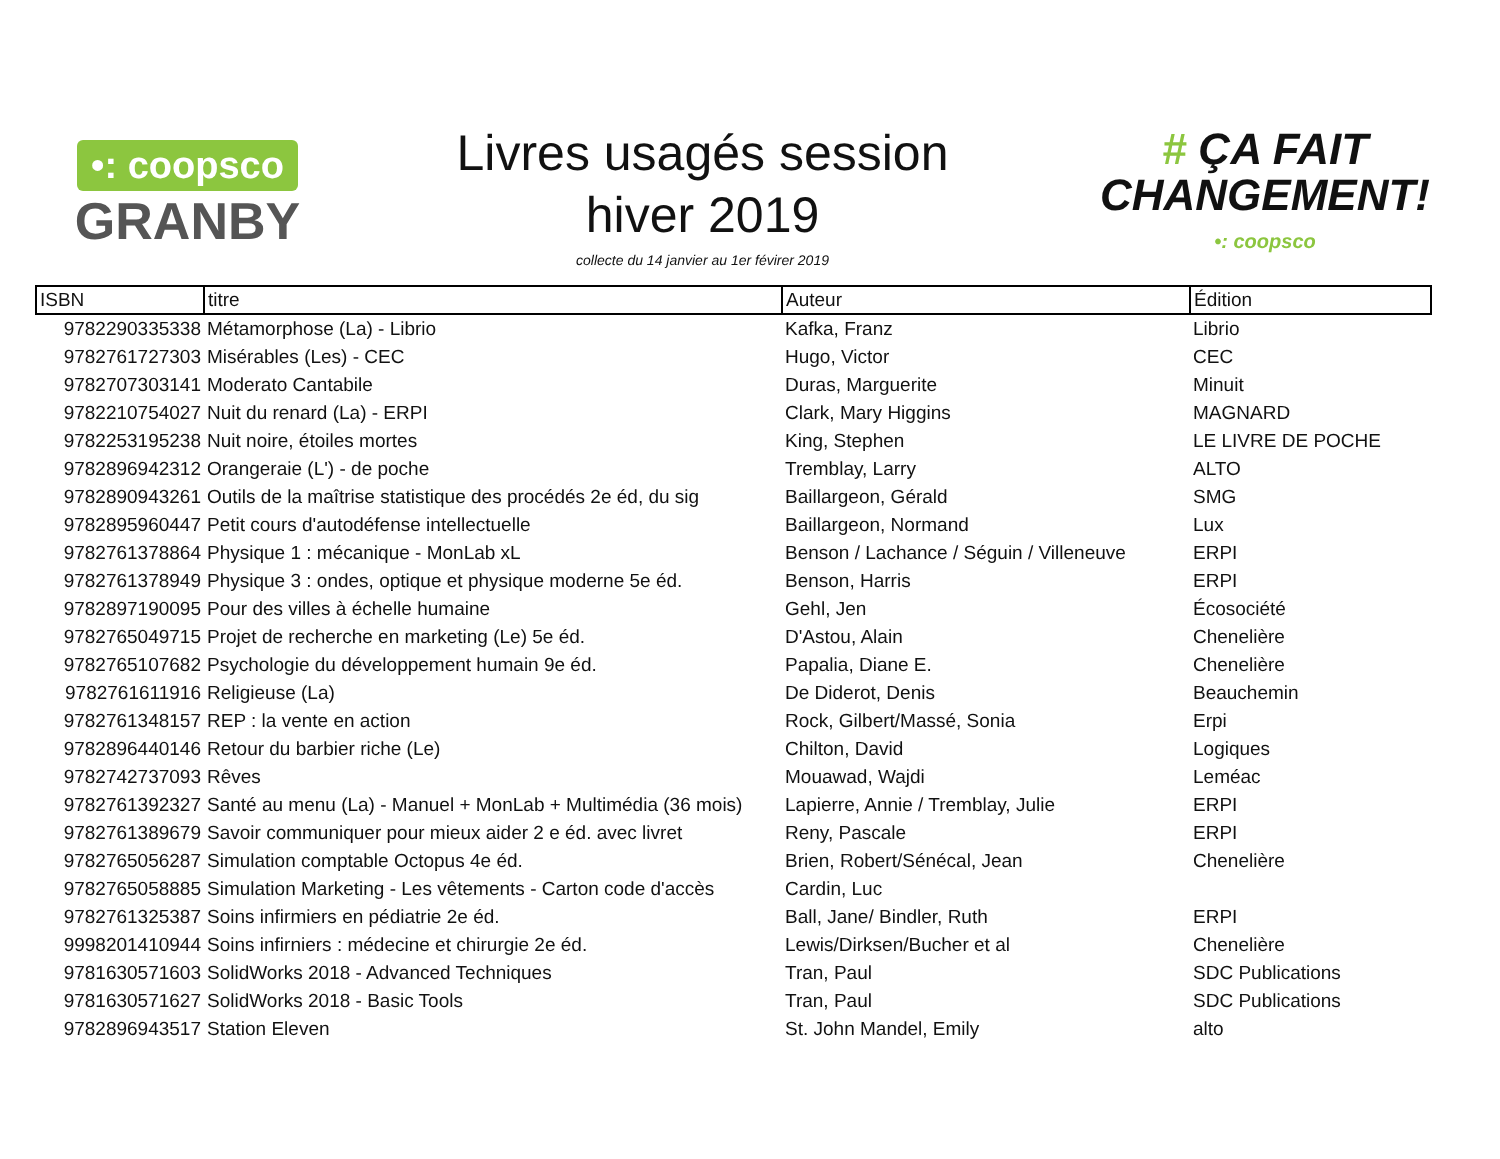•: coopsco
GRANBY
Livres usagés session
hiver 2019
collecte du 14 janvier au 1er févirer 2019
# ÇA FAIT
CHANGEMENT!
•: coopsco
| ISBN | titre | Auteur | Édition |
| --- | --- | --- | --- |
| 9782290335338 | Métamorphose (La) - Librio | Kafka, Franz | Librio |
| 9782761727303 | Misérables (Les) - CEC | Hugo, Victor | CEC |
| 9782707303141 | Moderato Cantabile | Duras, Marguerite | Minuit |
| 9782210754027 | Nuit du renard (La) - ERPI | Clark, Mary Higgins | MAGNARD |
| 9782253195238 | Nuit noire, étoiles mortes | King, Stephen | LE LIVRE DE POCHE |
| 9782896942312 | Orangeraie (L') - de poche | Tremblay, Larry | ALTO |
| 9782890943261 | Outils de la maîtrise statistique des procédés 2e éd, du sig | Baillargeon, Gérald | SMG |
| 9782895960447 | Petit cours d'autodéfense intellectuelle | Baillargeon, Normand | Lux |
| 9782761378864 | Physique 1 : mécanique - MonLab xL | Benson / Lachance / Séguin / Villeneuve | ERPI |
| 9782761378949 | Physique 3 : ondes, optique et physique moderne 5e éd. | Benson, Harris | ERPI |
| 9782897190095 | Pour des villes à échelle humaine | Gehl, Jen | Écosociété |
| 9782765049715 | Projet de recherche en marketing (Le) 5e éd. | D'Astou, Alain | Chenelière |
| 9782765107682 | Psychologie du développement humain 9e éd. | Papalia, Diane E. | Chenelière |
| 9782761611916 | Religieuse (La) | De Diderot, Denis | Beauchemin |
| 9782761348157 | REP : la vente en action | Rock, Gilbert/Massé, Sonia | Erpi |
| 9782896440146 | Retour du barbier riche (Le) | Chilton, David | Logiques |
| 9782742737093 | Rêves | Mouawad, Wajdi | Leméac |
| 9782761392327 | Santé au menu (La) - Manuel + MonLab + Multimédia (36 mois) | Lapierre, Annie / Tremblay, Julie | ERPI |
| 9782761389679 | Savoir communiquer pour mieux aider 2 e éd. avec livret | Reny, Pascale | ERPI |
| 9782765056287 | Simulation comptable Octopus 4e éd. | Brien, Robert/Sénécal, Jean | Chenelière |
| 9782765058885 | Simulation Marketing - Les vêtements - Carton code d'accès | Cardin, Luc | |
| 9782761325387 | Soins infirmiers en pédiatrie 2e éd. | Ball, Jane/ Bindler, Ruth | ERPI |
| 9998201410944 | Soins infirniers : médecine et chirurgie 2e éd. | Lewis/Dirksen/Bucher et al | Chenelière |
| 9781630571603 | SolidWorks 2018 - Advanced Techniques | Tran, Paul | SDC Publications |
| 9781630571627 | SolidWorks 2018 - Basic Tools | Tran, Paul | SDC Publications |
| 9782896943517 | Station Eleven | St. John Mandel, Emily | alto |